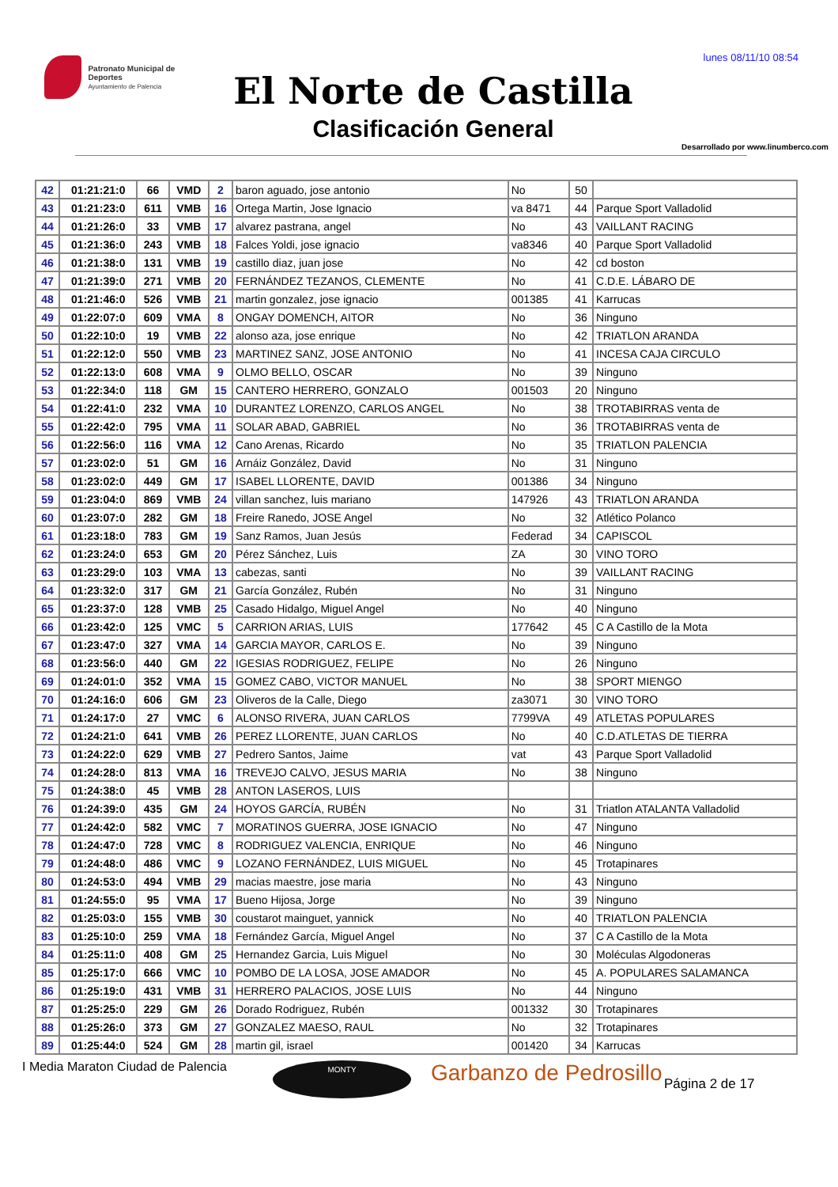lunes 08/11/10 08:54
Patronato Municipal de Deportes
Ayuntamiento de Palencia
El Norte de Castilla
Clasificación General
Desarrollado por www.linumberco.com
| 42 | 01:21:21:0 | 66 | VMD | 2 | baron aguado, jose antonio | No | 50 | |
| 43 | 01:21:23:0 | 611 | VMB | 16 | Ortega Martin, Jose Ignacio | va 8471 | 44 | Parque Sport Valladolid |
| 44 | 01:21:26:0 | 33 | VMB | 17 | alvarez pastrana, angel | No | 43 | VAILLANT RACING |
| 45 | 01:21:36:0 | 243 | VMB | 18 | Falces Yoldi, jose ignacio | va8346 | 40 | Parque Sport Valladolid |
| 46 | 01:21:38:0 | 131 | VMB | 19 | castillo diaz, juan jose | No | 42 | cd boston |
| 47 | 01:21:39:0 | 271 | VMB | 20 | FERNÁNDEZ TEZANOS, CLEMENTE | No | 41 | C.D.E. LÁBARO DE |
| 48 | 01:21:46:0 | 526 | VMB | 21 | martin gonzalez, jose ignacio | 001385 | 41 | Karrucas |
| 49 | 01:22:07:0 | 609 | VMA | 8 | ONGAY DOMENCH, AITOR | No | 36 | Ninguno |
| 50 | 01:22:10:0 | 19 | VMB | 22 | alonso aza, jose enrique | No | 42 | TRIATLON ARANDA |
| 51 | 01:22:12:0 | 550 | VMB | 23 | MARTINEZ SANZ, JOSE ANTONIO | No | 41 | INCESA CAJA CIRCULO |
| 52 | 01:22:13:0 | 608 | VMA | 9 | OLMO BELLO, OSCAR | No | 39 | Ninguno |
| 53 | 01:22:34:0 | 118 | GM | 15 | CANTERO HERRERO, GONZALO | 001503 | 20 | Ninguno |
| 54 | 01:22:41:0 | 232 | VMA | 10 | DURANTEZ LORENZO, CARLOS ANGEL | No | 38 | TROTABIRRAS venta de |
| 55 | 01:22:42:0 | 795 | VMA | 11 | SOLAR ABAD, GABRIEL | No | 36 | TROTABIRRAS venta de |
| 56 | 01:22:56:0 | 116 | VMA | 12 | Cano Arenas, Ricardo | No | 35 | TRIATLON PALENCIA |
| 57 | 01:23:02:0 | 51 | GM | 16 | Arnáiz González, David | No | 31 | Ninguno |
| 58 | 01:23:02:0 | 449 | GM | 17 | ISABEL LLORENTE, DAVID | 001386 | 34 | Ninguno |
| 59 | 01:23:04:0 | 869 | VMB | 24 | villan sanchez, luis mariano | 147926 | 43 | TRIATLON ARANDA |
| 60 | 01:23:07:0 | 282 | GM | 18 | Freire Ranedo, JOSE Angel | No | 32 | Atlético Polanco |
| 61 | 01:23:18:0 | 783 | GM | 19 | Sanz Ramos, Juan Jesús | Federad | 34 | CAPISCOL |
| 62 | 01:23:24:0 | 653 | GM | 20 | Pérez Sánchez, Luis | ZA | 30 | VINO TORO |
| 63 | 01:23:29:0 | 103 | VMA | 13 | cabezas, santi | No | 39 | VAILLANT RACING |
| 64 | 01:23:32:0 | 317 | GM | 21 | García González, Rubén | No | 31 | Ninguno |
| 65 | 01:23:37:0 | 128 | VMB | 25 | Casado Hidalgo, Miguel Angel | No | 40 | Ninguno |
| 66 | 01:23:42:0 | 125 | VMC | 5 | CARRION ARIAS, LUIS | 177642 | 45 | C A Castillo de la Mota |
| 67 | 01:23:47:0 | 327 | VMA | 14 | GARCIA MAYOR, CARLOS E. | No | 39 | Ninguno |
| 68 | 01:23:56:0 | 440 | GM | 22 | IGESIAS RODRIGUEZ, FELIPE | No | 26 | Ninguno |
| 69 | 01:24:01:0 | 352 | VMA | 15 | GOMEZ CABO, VICTOR MANUEL | No | 38 | SPORT MIENGO |
| 70 | 01:24:16:0 | 606 | GM | 23 | Oliveros de la Calle, Diego | za3071 | 30 | VINO TORO |
| 71 | 01:24:17:0 | 27 | VMC | 6 | ALONSO RIVERA, JUAN CARLOS | 7799VA | 49 | ATLETAS POPULARES |
| 72 | 01:24:21:0 | 641 | VMB | 26 | PEREZ LLORENTE, JUAN CARLOS | No | 40 | C.D.ATLETAS DE TIERRA |
| 73 | 01:24:22:0 | 629 | VMB | 27 | Pedrero Santos, Jaime | vat | 43 | Parque Sport Valladolid |
| 74 | 01:24:28:0 | 813 | VMA | 16 | TREVEJO CALVO, JESUS MARIA | No | 38 | Ninguno |
| 75 | 01:24:38:0 | 45 | VMB | 28 | ANTON LASEROS, LUIS | | | |
| 76 | 01:24:39:0 | 435 | GM | 24 | HOYOS GARCÍA, RUBÉN | No | 31 | Triatlon ATALANTA Valladolid |
| 77 | 01:24:42:0 | 582 | VMC | 7 | MORATINOS GUERRA, JOSE IGNACIO | No | 47 | Ninguno |
| 78 | 01:24:47:0 | 728 | VMC | 8 | RODRIGUEZ VALENCIA, ENRIQUE | No | 46 | Ninguno |
| 79 | 01:24:48:0 | 486 | VMC | 9 | LOZANO FERNÁNDEZ, LUIS MIGUEL | No | 45 | Trotapinares |
| 80 | 01:24:53:0 | 494 | VMB | 29 | macias maestre, jose maria | No | 43 | Ninguno |
| 81 | 01:24:55:0 | 95 | VMA | 17 | Bueno Hijosa, Jorge | No | 39 | Ninguno |
| 82 | 01:25:03:0 | 155 | VMB | 30 | coustarot mainguet, yannick | No | 40 | TRIATLON PALENCIA |
| 83 | 01:25:10:0 | 259 | VMA | 18 | Fernández García, Miguel Angel | No | 37 | C A Castillo de la Mota |
| 84 | 01:25:11:0 | 408 | GM | 25 | Hernandez Garcia, Luis Miguel | No | 30 | Moléculas Algodoneras |
| 85 | 01:25:17:0 | 666 | VMC | 10 | POMBO DE LA LOSA, JOSE AMADOR | No | 45 | A. POPULARES SALAMANCA |
| 86 | 01:25:19:0 | 431 | VMB | 31 | HERRERO PALACIOS, JOSE LUIS | No | 44 | Ninguno |
| 87 | 01:25:25:0 | 229 | GM | 26 | Dorado Rodriguez, Rubén | 001332 | 30 | Trotapinares |
| 88 | 01:25:26:0 | 373 | GM | 27 | GONZALEZ MAESO, RAUL | No | 32 | Trotapinares |
| 89 | 01:25:44:0 | 524 | GM | 28 | martin gil, israel | 001420 | 34 | Karrucas |
I Media Maraton Ciudad de Palencia
MONTY Garbanzo de Pedrosillo Página 2 de 17